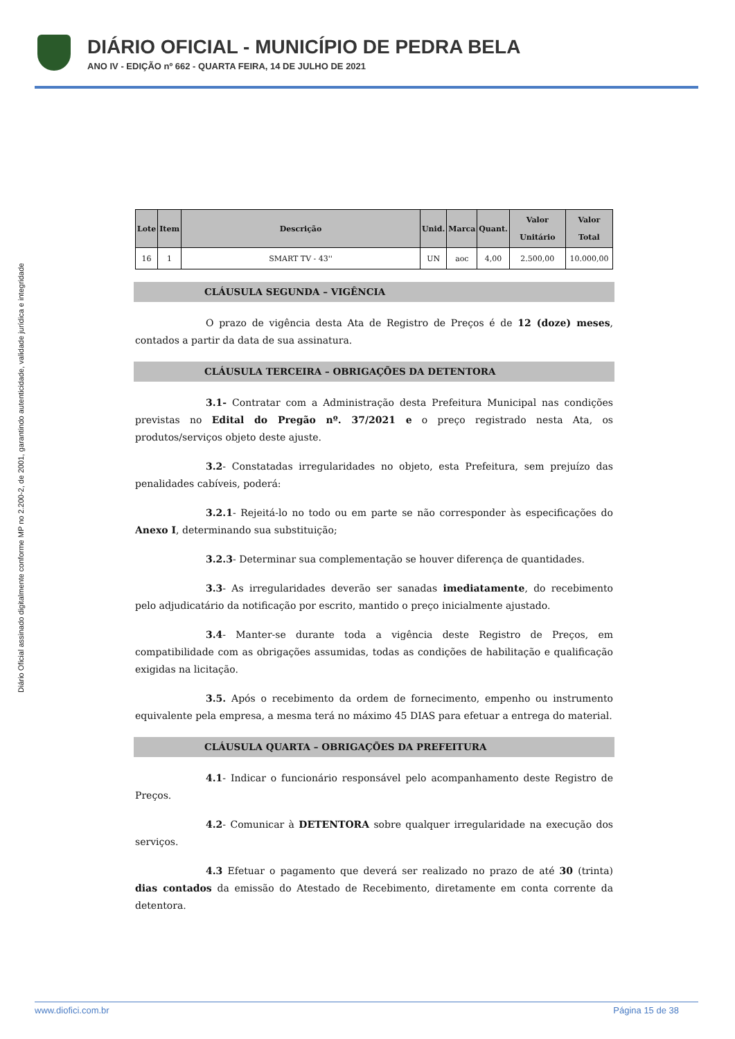DIÁRIO OFICIAL - MUNICÍPIO DE PEDRA BELA
ANO IV - EDIÇÃO nº 662 - QUARTA FEIRA, 14 DE JULHO DE 2021
Diário Oficial assinado digitalmente conforme MP no 2.200-2, de 2001, garantindo autenticidade, validade jurídica e integridade
| Lote | Item | Descrição | Unid. | Marca | Quant. | Valor Unitário | Valor Total |
| --- | --- | --- | --- | --- | --- | --- | --- |
| 16 | 1 | SMART TV - 43'' | UN | aoc | 4,00 | 2.500,00 | 10.000,00 |
CLÁUSULA SEGUNDA – VIGÊNCIA
O prazo de vigência desta Ata de Registro de Preços é de 12 (doze) meses, contados a partir da data de sua assinatura.
CLÁUSULA TERCEIRA – OBRIGAÇÕES DA DETENTORA
3.1- Contratar com a Administração desta Prefeitura Municipal nas condições previstas no Edital do Pregão nº. 37/2021 e o preço registrado nesta Ata, os produtos/serviços objeto deste ajuste.
3.2- Constatadas irregularidades no objeto, esta Prefeitura, sem prejuízo das penalidades cabíveis, poderá:
3.2.1- Rejeitá-lo no todo ou em parte se não corresponder às especificações do Anexo I, determinando sua substituição;
3.2.3- Determinar sua complementação se houver diferença de quantidades.
3.3- As irregularidades deverão ser sanadas imediatamente, do recebimento pelo adjudicatário da notificação por escrito, mantido o preço inicialmente ajustado.
3.4- Manter-se durante toda a vigência deste Registro de Preços, em compatibilidade com as obrigações assumidas, todas as condições de habilitação e qualificação exigidas na licitação.
3.5. Após o recebimento da ordem de fornecimento, empenho ou instrumento equivalente pela empresa, a mesma terá no máximo 45 DIAS para efetuar a entrega do material.
CLÁUSULA QUARTA – OBRIGAÇÕES DA PREFEITURA
4.1- Indicar o funcionário responsável pelo acompanhamento deste Registro de Preços.
4.2- Comunicar à DETENTORA sobre qualquer irregularidade na execução dos serviços.
4.3 Efetuar o pagamento que deverá ser realizado no prazo de até 30 (trinta) dias contados da emissão do Atestado de Recebimento, diretamente em conta corrente da detentora.
www.diofici.com.br Página 15 de 38